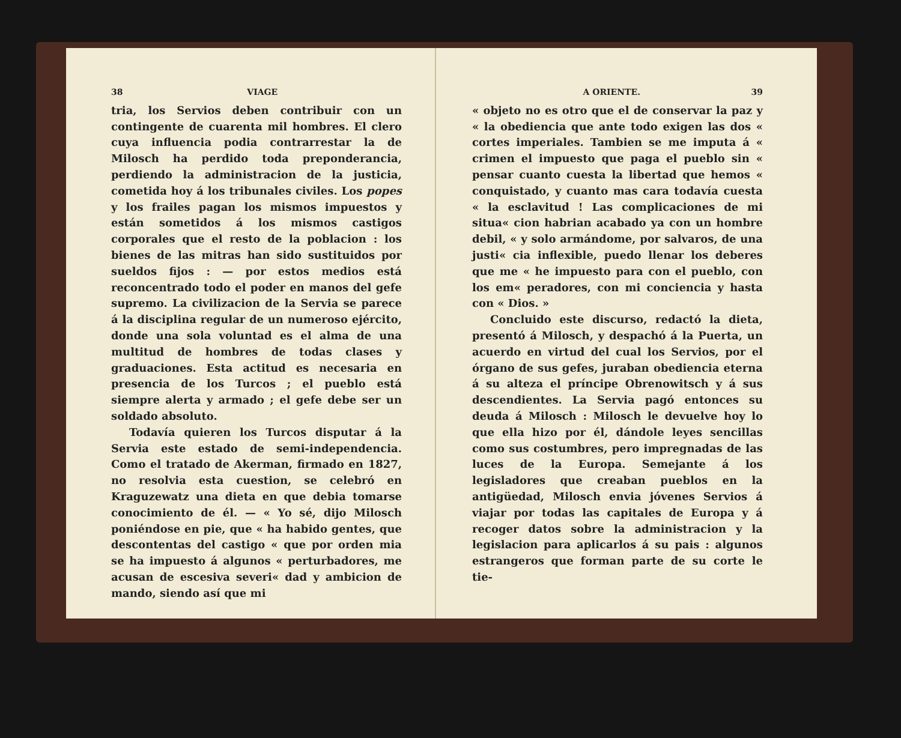38 VIAGE
tria, los Servios deben contribuir con un contingente de cuarenta mil hombres. El clero cuya influencia podia contrarrestar la de Milosch ha perdido toda preponderancia, perdiendo la administracion de la justicia, cometida hoy á los tribunales civiles. Los popes y los frailes pagan los mismos impuestos y están sometidos á los mismos castigos corporales que el resto de la poblacion : los bienes de las mitras han sido sustituidos por sueldos fijos : — por estos medios está reconcentrado todo el poder en manos del gefe supremo. La civilizacion de la Servia se parece á la disciplina regular de un numeroso ejército, donde una sola voluntad es el alma de una multitud de hombres de todas clases y graduaciones. Esta actitud es necesaria en presencia de los Turcos ; el pueblo está siempre alerta y armado ; el gefe debe ser un soldado absoluto.
Todavía quieren los Turcos disputar á la Servia este estado de semi-independencia. Como el tratado de Akerman, firmado en 1827, no resolvia esta cuestion, se celebró en Kraguzewatz una dieta en que debia tomarse conocimiento de él. — « Yo sé, dijo Milosch poniéndose en pie, que « ha habido gentes, que descontentas del castigo « que por orden mia se ha impuesto á algunos « perturbadores, me acusan de escesiva severi« dad y ambicion de mando, siendo así que mi
A ORIENTE. 39
« objeto no es otro que el de conservar la paz y « la obediencia que ante todo exigen las dos « cortes imperiales. Tambien se me imputa á « crimen el impuesto que paga el pueblo sin « pensar cuanto cuesta la libertad que hemos « conquistado, y cuanto mas cara todavía cuesta « la esclavitud ! Las complicaciones de mi situa« cion habrian acabado ya con un hombre debil, « y solo armándome, por salvaros, de una justi« cia inflexible, puedo llenar los deberes que me « he impuesto para con el pueblo, con los em« peradores, con mi conciencia y hasta con « Dios. »
Concluido este discurso, redactó la dieta, presentó á Milosch, y despachó á la Puerta, un acuerdo en virtud del cual los Servios, por el órgano de sus gefes, juraban obediencia eterna á su alteza el príncipe Obrenowitsch y á sus descendientes. La Servia pagó entonces su deuda á Milosch : Milosch le devuelve hoy lo que ella hizo por él, dándole leyes sencillas como sus costumbres, pero impregnadas de las luces de la Europa. Semejante á los legisladores que creaban pueblos en la antigüedad, Milosch envia jóvenes Servios á viajar por todas las capitales de Europa y á recoger datos sobre la administracion y la legislacion para aplicarlos á su pais : algunos estrangeros que forman parte de su corte le tie-